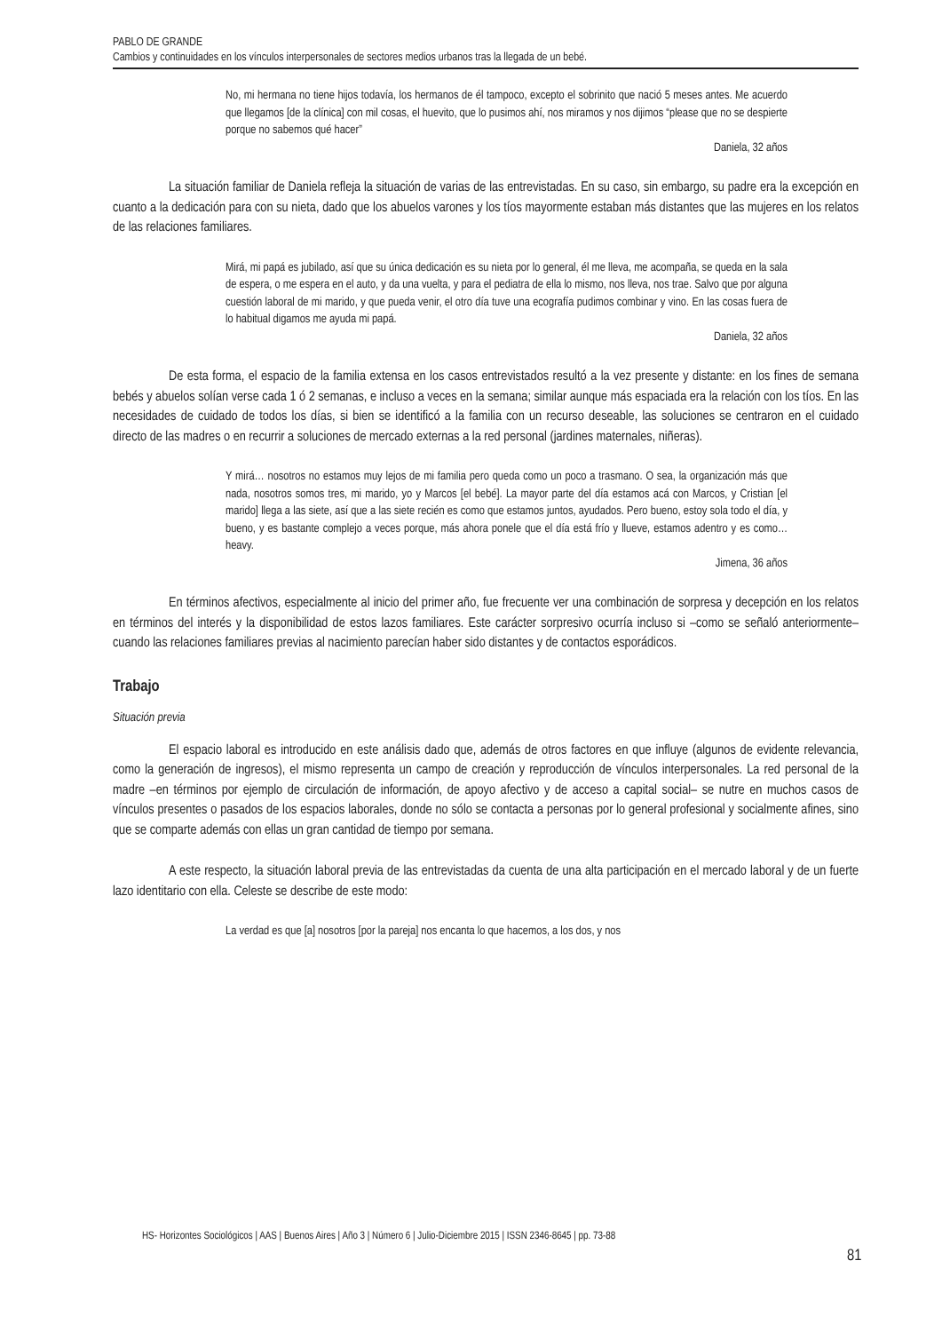PABLO DE GRANDE
Cambios y continuidades en los vínculos interpersonales de sectores medios urbanos tras la llegada de un bebé.
No, mi hermana no tiene hijos todavía, los hermanos de él tampoco, excepto el sobrinito que nació 5 meses antes. Me acuerdo que llegamos [de la clínica] con mil cosas, el huevito, que lo pusimos ahí, nos miramos y nos dijimos “please que no se despierte porque no sabemos qué hacer”
Daniela, 32 años
La situación familiar de Daniela refleja la situación de varias de las entrevistadas. En su caso, sin embargo, su padre era la excepción en cuanto a la dedicación para con su nieta, dado que los abuelos varones y los tíos mayormente estaban más distantes que las mujeres en los relatos de las relaciones familiares.
Mirá, mi papá es jubilado, así que su única dedicación es su nieta por lo general, él me lleva, me acompaña, se queda en la sala de espera, o me espera en el auto, y da una vuelta, y para el pediatra de ella lo mismo, nos lleva, nos trae. Salvo que por alguna cuestión laboral de mi marido, y que pueda venir, el otro día tuve una ecografía pudimos combinar y vino. En las cosas fuera de lo habitual digamos me ayuda mi papá.
Daniela, 32 años
De esta forma, el espacio de la familia extensa en los casos entrevistados resultó a la vez presente y distante: en los fines de semana bebés y abuelos solían verse cada 1 ó 2 semanas, e incluso a veces en la semana; similar aunque más espaciada era la relación con los tíos. En las necesidades de cuidado de todos los días, si bien se identificó a la familia con un recurso deseable, las soluciones se centraron en el cuidado directo de las madres o en recurrir a soluciones de mercado externas a la red personal (jardines maternales, niñeras).
Y mirá… nosotros no estamos muy lejos de mi familia pero queda como un poco a trasmano. O sea, la organización más que nada, nosotros somos tres, mi marido, yo y Marcos [el bebé]. La mayor parte del día estamos acá con Marcos, y Cristian [el marido] llega a las siete, así que a las siete recién es como que estamos juntos, ayudados. Pero bueno, estoy sola todo el día, y bueno, y es bastante complejo a veces porque, más ahora ponele que el día está frío y llueve, estamos adentro y es como… heavy.
Jimena, 36 años
En términos afectivos, especialmente al inicio del primer año, fue frecuente ver una combinación de sorpresa y decepción en los relatos en términos del interés y la disponibilidad de estos lazos familiares. Este carácter sorpresivo ocurría incluso si –como se señaló anteriormente– cuando las relaciones familiares previas al nacimiento parecían haber sido distantes y de contactos esporádicos.
Trabajo
Situación previa
El espacio laboral es introducido en este análisis dado que, además de otros factores en que influye (algunos de evidente relevancia, como la generación de ingresos), el mismo representa un campo de creación y reproducción de vínculos interpersonales. La red personal de la madre –en términos por ejemplo de circulación de información, de apoyo afectivo y de acceso a capital social– se nutre en muchos casos de vínculos presentes o pasados de los espacios laborales, donde no sólo se contacta a personas por lo general profesional y socialmente afines, sino que se comparte además con ellas un gran cantidad de tiempo por semana.
A este respecto, la situación laboral previa de las entrevistadas da cuenta de una alta participación en el mercado laboral y de un fuerte lazo identitario con ella. Celeste se describe de este modo:
La verdad es que [a] nosotros [por la pareja] nos encanta lo que hacemos, a los dos, y nos
HS- Horizontes Sociológicos | AAS | Buenos Aires | Año 3 | Número 6 | Julio-Diciembre 2015 | ISSN 2346-8645 | pp. 73-88
81